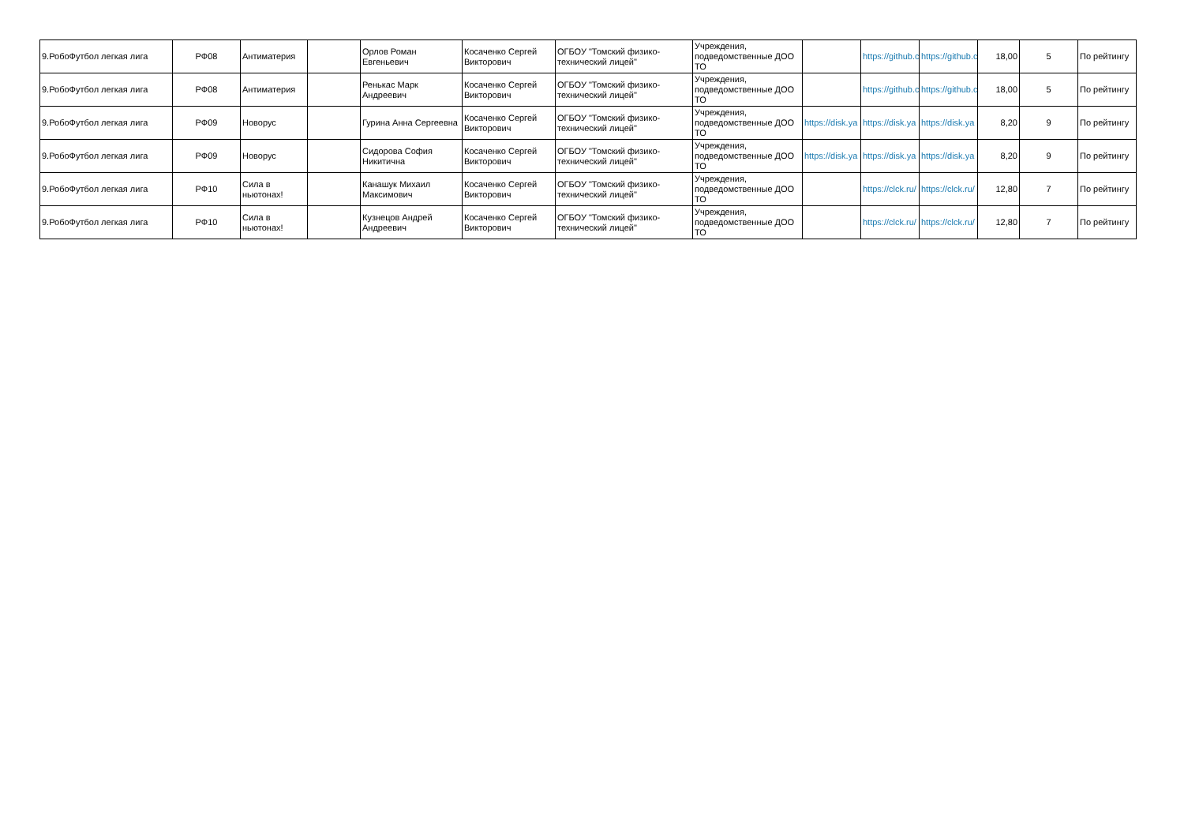| 9.РобоФутбол легкая лига | РФ08 | Антиматерия | | Орлов Роман Евгеньевич | Косаченко Сергей Викторович | ОГБОУ "Томский физико-технический лицей" | Учреждения, подведомственные ДОО ТО | | https://github.c | https://github.c | 18,00 | 5 | По рейтингу |
| 9.РобоФутбол легкая лига | РФ08 | Антиматерия | | Ренькас Марк Андреевич | Косаченко Сергей Викторович | ОГБОУ "Томский физико-технический лицей" | Учреждения, подведомственные ДОО ТО | | https://github.c | https://github.c | 18,00 | 5 | По рейтингу |
| 9.РобоФутбол легкая лига | РФ09 | Новорус | | Гурина Анна Сергеевна | Косаченко Сергей Викторович | ОГБОУ "Томский физико-технический лицей" | Учреждения, подведомственные ДОО ТО | https://disk.ya | https://disk.ya | https://disk.ya | 8,20 | 9 | По рейтингу |
| 9.РобоФутбол легкая лига | РФ09 | Новорус | | Сидорова София Никитична | Косаченко Сергей Викторович | ОГБОУ "Томский физико-технический лицей" | Учреждения, подведомственные ДОО ТО | https://disk.ya | https://disk.ya | https://disk.ya | 8,20 | 9 | По рейтингу |
| 9.РобоФутбол легкая лига | РФ10 | Сила в ньютонах! | | Канашук Михаил Максимович | Косаченко Сергей Викторович | ОГБОУ "Томский физико-технический лицей" | Учреждения, подведомственные ДОО ТО | | https://clck.ru/ | https://clck.ru/ | 12,80 | 7 | По рейтингу |
| 9.РобоФутбол легкая лига | РФ10 | Сила в ньютонах! | | Кузнецов Андрей Андреевич | Косаченко Сергей Викторович | ОГБОУ "Томский физико-технический лицей" | Учреждения, подведомственные ДОО ТО | | https://clck.ru/ | https://clck.ru/ | 12,80 | 7 | По рейтингу |